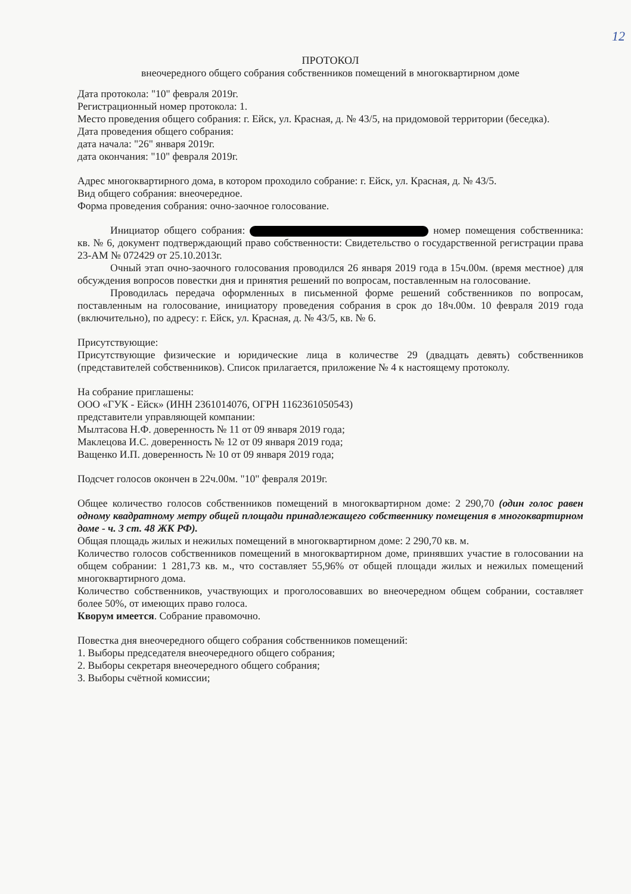12
ПРОТОКОЛ
внеочередного общего собрания собственников помещений в многоквартирном доме
Дата протокола: "10" февраля 2019г.
Регистрационный номер протокола: 1.
Место проведения общего собрания: г. Ейск, ул. Красная, д. № 43/5, на придомовой территории (беседка).
Дата проведения общего собрания:
дата начала: "26" января 2019г.
дата окончания: "10" февраля 2019г.
Адрес многоквартирного дома, в котором проходило собрание: г. Ейск, ул. Красная, д. № 43/5.
Вид общего собрания: внеочередное.
Форма проведения собрания: очно-заочное голосование.
Инициатор общего собрания: номер помещения собственника: кв. № 6, документ подтверждающий право собственности: Свидетельство о государственной регистрации права 23-АМ № 072429 от 25.10.2013г.
Очный этап очно-заочного голосования проводился 26 января 2019 года в 15ч.00м. (время местное) для обсуждения вопросов повестки дня и принятия решений по вопросам, поставленным на голосование.
Проводилась передача оформленных в письменной форме решений собственников по вопросам, поставленным на голосование, инициатору проведения собрания в срок до 18ч.00м. 10 февраля 2019 года (включительно), по адресу: г. Ейск, ул. Красная, д. № 43/5, кв. № 6.
Присутствующие:
Присутствующие физические и юридические лица в количестве 29 (двадцать девять) собственников (представителей собственников). Список прилагается, приложение № 4 к настоящему протоколу.
На собрание приглашены:
ООО «ГУК - Ейск» (ИНН 2361014076, ОГРН 1162361050543)
представители управляющей компании:
Мылтасова Н.Ф. доверенность № 11 от 09 января 2019 года;
Маклецова И.С. доверенность № 12 от 09 января 2019 года;
Ващенко И.П. доверенность № 10 от 09 января 2019 года;
Подсчет голосов окончен в 22ч.00м. "10" февраля 2019г.
Общее количество голосов собственников помещений в многоквартирном доме: 2 290,70 (один голос равен одному квадратному метру общей площади принадлежащего собственнику помещения в многоквартирном доме - ч. 3 ст. 48 ЖК РФ).
Общая площадь жилых и нежилых помещений в многоквартирном доме: 2 290,70 кв. м.
Количество голосов собственников помещений в многоквартирном доме, принявших участие в голосовании на общем собрании: 1 281,73 кв. м., что составляет 55,96% от общей площади жилых и нежилых помещений многоквартирного дома.
Количество собственников, участвующих и проголосовавших во внеочередном общем собрании, составляет более 50%, от имеющих право голоса.
Кворум имеется. Собрание правомочно.
Повестка дня внеочередного общего собрания собственников помещений:
1. Выборы председателя внеочередного общего собрания;
2. Выборы секретаря внеочередного общего собрания;
3. Выборы счётной комиссии;